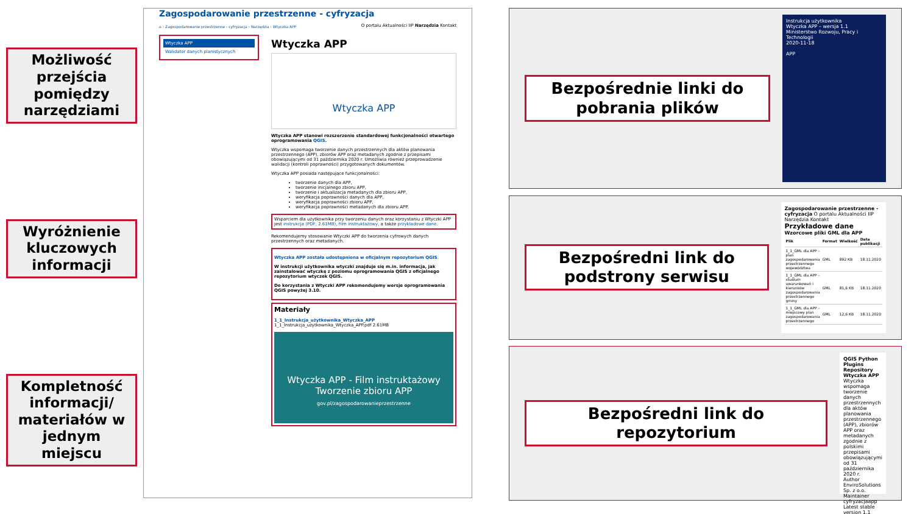Możliwość przejścia pomiędzy narzędziami
Wyróżnienie kluczowych informacji
Kompletność informacji/ materiałów w jednym miejscu
Zagospodarowanie przestrzenne - cyfryzacja
O portalu Aktualności IIP Narzędzia Kontakt
⌂ › Zagospodarowanie przestrzenne - cyfryzacja › Narzędzia › Wtyczka APP
Wtyczka APP
Walidator danych planistycznych
Wtyczka APP
Wtyczka APP
Wtyczka APP stanowi rozszerzenie standardowej funkcjonalności otwartego oprogramowania QGIS.
Wtyczka wspomaga tworzenie danych przestrzennych dla aktów planowania przestrzennego (APP), zbiorów APP oraz metadanych zgodnie z przepisami obowiązującymi od 31 października 2020 r. Umożliwia również przeprowadzenie walidacji (kontroli poprawności) przygotowanych dokumentów.
Wtyczka APP posiada następujące funkcjonalności:
tworzenie danych dla APP,
tworzenie inicjalnego zbioru APP,
tworzenie i aktualizacja metadanych dla zbioru APP,
weryfikacja poprawności danych dla APP,
weryfikacja poprawności zbioru APP,
weryfikacja poprawności metadanych dla zbioru APP.
Wsparciem dla użytkownika przy tworzeniu danych oraz korzystaniu z Wtyczki APP jest instrukcja (PDF, 2.61MB), film instruktażowy, a także przykładowe dane.
Rekomendujemy stosowanie Wtyczki APP do tworzenia cyfrowych danych przestrzennych oraz metadanych.
Wtyczka APP została udostępniona w oficjalnym repozytorium QGIS.
W instrukcji użytkownika wtyczki znajduje się m.in. informacja, jak zainstalować wtyczkę z poziomu oprogramowania QGIS z oficjalnego repozytorium wtyczek QGIS.
Do korzystania z Wtyczki APP rekomendujemy wersje oprogramowania QGIS powyżej 3.10.
Materiały
1_1_Instrukcja_użytkownika_Wtyczka_APP
1_1_Instrukcja_użytkownika_Wtyczka_APP.pdf 2.61MB
Wtyczka APP - Film instruktażowy
Tworzenie zbioru APP
gov.pl/zagospodarowanieprzestrzenne
Bezpośrednie linki do pobrania plików
Instrukcja użytkownika
Wtyczka APP – wersja 1.1
Ministerstwo Rozwoju, Pracy i Technologii
2020-11-18
APP
Bezpośredni link do podstrony serwisu
Zagospodarowanie przestrzenne - cyfryzacja O portalu Aktualności IIP Narzędzia Kontakt
Przykładowe dane
Wzorcowe pliki GML dla APP
| Plik | Format | Wielkość | Data publikacji |
| --- | --- | --- | --- |
| 1_1_GML dla APP – plan zagospodarowania przestrzennego województwa | GML | 892 KB | 18.11.2020 |
| 1_1_GML dla APP – studium uwarunkowań i kierunków zagospodarowania przestrzennego gminy | GML | 81,6 KB | 18.11.2020 |
| 1_1_GML dla APP – miejscowy plan zagospodarowania przestrzennego | GML | 12,6 KB | 18.11.2020 |
Bezpośredni link do repozytorium
QGIS Python Plugins Repository
Wtyczka APP
Wtyczka wspomaga tworzenie danych przestrzennych dla aktów planowania przestrzennego (APP), zbiorów APP oraz metadanych zgodnie z polskimi przepisami obowiązującymi od 31 października 2020 r.
Author EnviroSolutions Sp. z o.o.
Maintainer cyfryzacjaapp
Latest stable version 1.1